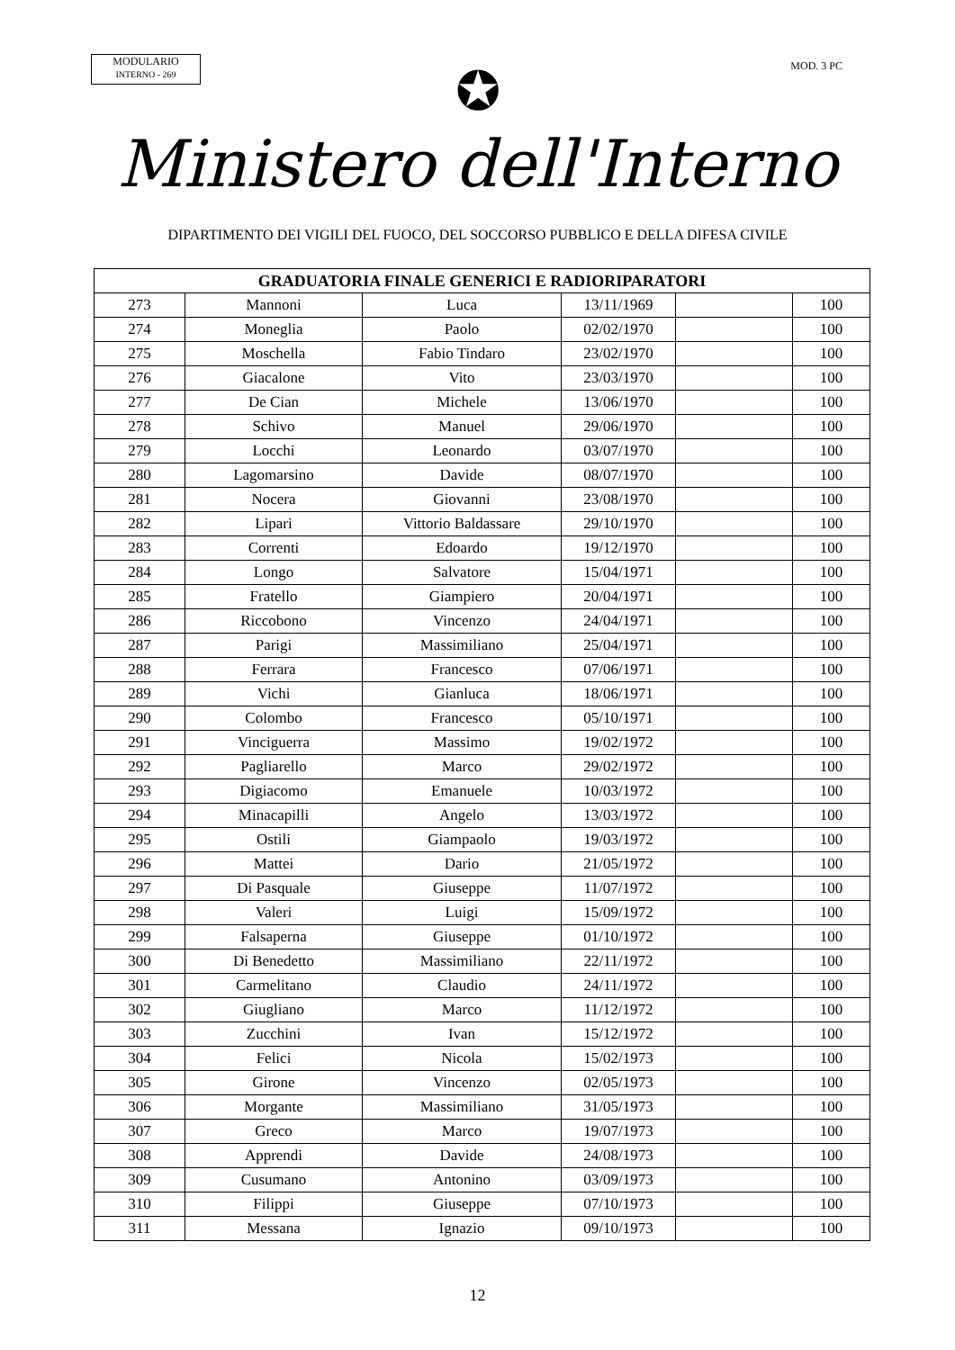MODULARIO
INTERNO - 269
MOD. 3 PC
✪
Ministero dell'Interno
DIPARTIMENTO DEI VIGILI DEL FUOCO, DEL SOCCORSO PUBBLICO E DELLA DIFESA CIVILE
| GRADUATORIA FINALE GENERICI E RADIORIPARATORI | | | | | |
| --- | --- | --- | --- | --- | --- |
| 273 | Mannoni | Luca | 13/11/1969 | | 100 |
| 274 | Moneglia | Paolo | 02/02/1970 | | 100 |
| 275 | Moschella | Fabio Tindaro | 23/02/1970 | | 100 |
| 276 | Giacalone | Vito | 23/03/1970 | | 100 |
| 277 | De Cian | Michele | 13/06/1970 | | 100 |
| 278 | Schivo | Manuel | 29/06/1970 | | 100 |
| 279 | Locchi | Leonardo | 03/07/1970 | | 100 |
| 280 | Lagomarsino | Davide | 08/07/1970 | | 100 |
| 281 | Nocera | Giovanni | 23/08/1970 | | 100 |
| 282 | Lipari | Vittorio Baldassare | 29/10/1970 | | 100 |
| 283 | Correnti | Edoardo | 19/12/1970 | | 100 |
| 284 | Longo | Salvatore | 15/04/1971 | | 100 |
| 285 | Fratello | Giampiero | 20/04/1971 | | 100 |
| 286 | Riccobono | Vincenzo | 24/04/1971 | | 100 |
| 287 | Parigi | Massimiliano | 25/04/1971 | | 100 |
| 288 | Ferrara | Francesco | 07/06/1971 | | 100 |
| 289 | Vichi | Gianluca | 18/06/1971 | | 100 |
| 290 | Colombo | Francesco | 05/10/1971 | | 100 |
| 291 | Vinciguerra | Massimo | 19/02/1972 | | 100 |
| 292 | Pagliarello | Marco | 29/02/1972 | | 100 |
| 293 | Digiacomo | Emanuele | 10/03/1972 | | 100 |
| 294 | Minacapilli | Angelo | 13/03/1972 | | 100 |
| 295 | Ostili | Giampaolo | 19/03/1972 | | 100 |
| 296 | Mattei | Dario | 21/05/1972 | | 100 |
| 297 | Di Pasquale | Giuseppe | 11/07/1972 | | 100 |
| 298 | Valeri | Luigi | 15/09/1972 | | 100 |
| 299 | Falsaperna | Giuseppe | 01/10/1972 | | 100 |
| 300 | Di Benedetto | Massimiliano | 22/11/1972 | | 100 |
| 301 | Carmelitano | Claudio | 24/11/1972 | | 100 |
| 302 | Giugliano | Marco | 11/12/1972 | | 100 |
| 303 | Zucchini | Ivan | 15/12/1972 | | 100 |
| 304 | Felici | Nicola | 15/02/1973 | | 100 |
| 305 | Girone | Vincenzo | 02/05/1973 | | 100 |
| 306 | Morgante | Massimiliano | 31/05/1973 | | 100 |
| 307 | Greco | Marco | 19/07/1973 | | 100 |
| 308 | Apprendi | Davide | 24/08/1973 | | 100 |
| 309 | Cusumano | Antonino | 03/09/1973 | | 100 |
| 310 | Filippi | Giuseppe | 07/10/1973 | | 100 |
| 311 | Messana | Ignazio | 09/10/1973 | | 100 |
12